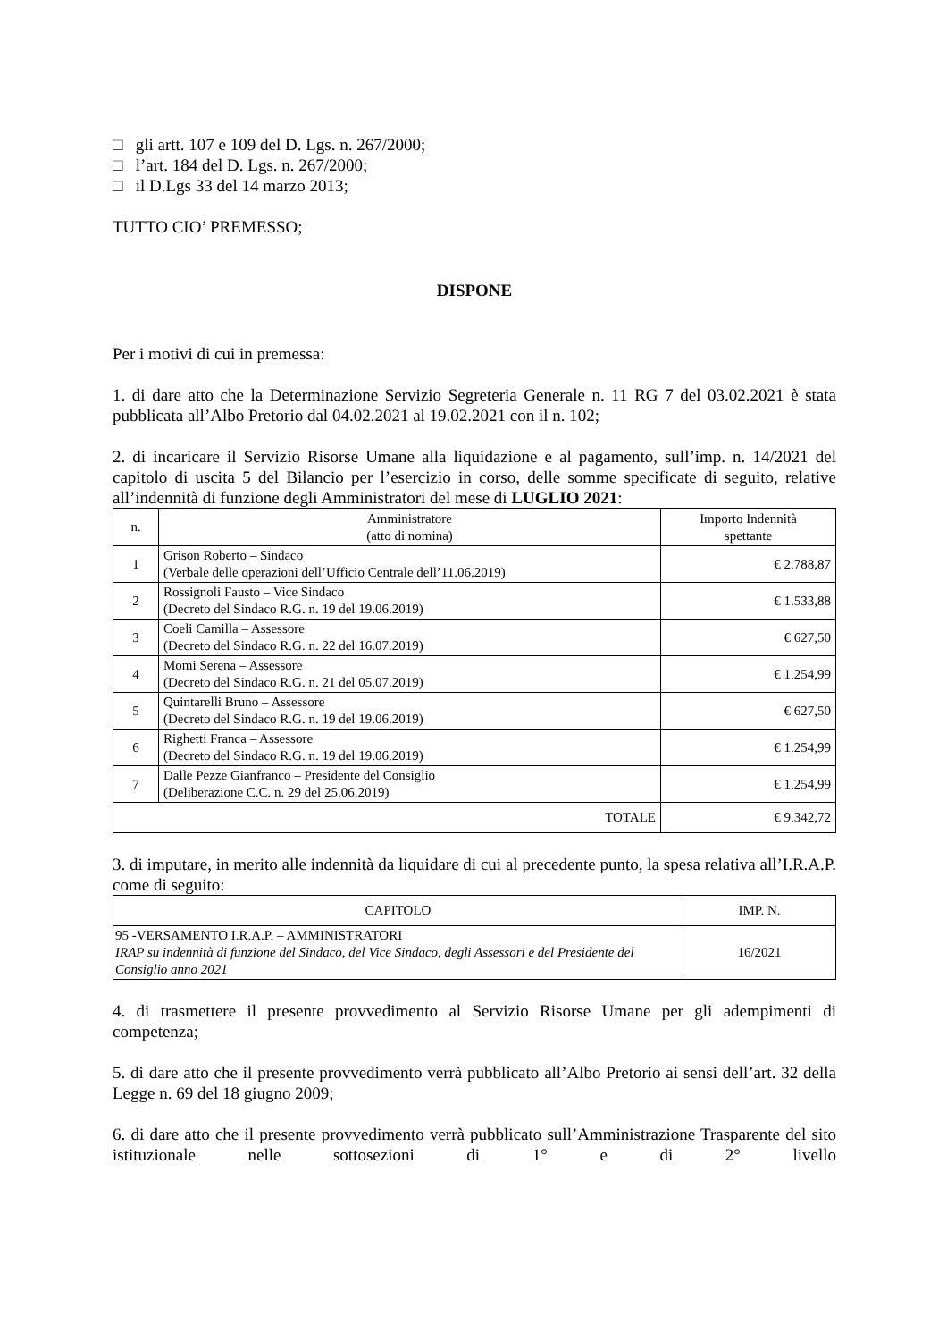□ gli artt. 107 e 109 del D. Lgs. n. 267/2000;
□ l’art. 184 del D. Lgs. n. 267/2000;
□ il D.Lgs 33 del 14 marzo 2013;
TUTTO CIO’ PREMESSO;
DISPONE
Per i motivi di cui in premessa:
1. di dare atto che la Determinazione Servizio Segreteria Generale n. 11 RG 7 del 03.02.2021 è stata pubblicata all’Albo Pretorio dal 04.02.2021 al 19.02.2021 con il n. 102;
2. di incaricare il Servizio Risorse Umane alla liquidazione e al pagamento, sull’imp. n. 14/2021 del capitolo di uscita 5 del Bilancio per l’esercizio in corso, delle somme specificate di seguito, relative all’indennità di funzione degli Amministratori del mese di LUGLIO 2021:
| n. | Amministratore (atto di nomina) | Importo Indennità spettante |
| --- | --- | --- |
| 1 | Grison Roberto – Sindaco (Verbale delle operazioni dell’Ufficio Centrale dell’11.06.2019) | € 2.788,87 |
| 2 | Rossignoli Fausto – Vice Sindaco (Decreto del Sindaco R.G. n. 19 del 19.06.2019) | € 1.533,88 |
| 3 | Coeli Camilla – Assessore (Decreto del Sindaco R.G. n. 22 del 16.07.2019) | € 627,50 |
| 4 | Momi Serena – Assessore (Decreto del Sindaco R.G. n. 21 del 05.07.2019) | € 1.254,99 |
| 5 | Quintarelli Bruno – Assessore (Decreto del Sindaco R.G. n. 19 del 19.06.2019) | € 627,50 |
| 6 | Righetti Franca – Assessore (Decreto del Sindaco R.G. n. 19 del 19.06.2019) | € 1.254,99 |
| 7 | Dalle Pezze Gianfranco – Presidente del Consiglio (Deliberazione C.C. n. 29 del 25.06.2019) | € 1.254,99 |
| TOTALE | | € 9.342,72 |
3. di imputare, in merito alle indennità da liquidare di cui al precedente punto, la spesa relativa all’I.R.A.P. come di seguito:
| CAPITOLO | IMP. N. |
| --- | --- |
| 95 -VERSAMENTO I.R.A.P. – AMMINISTRATORI IRAP su indennità di funzione del Sindaco, del Vice Sindaco, degli Assessori e del Presidente del Consiglio anno 2021 | 16/2021 |
4. di trasmettere il presente provvedimento al Servizio Risorse Umane per gli adempimenti di competenza;
5. di dare atto che il presente provvedimento verrà pubblicato all’Albo Pretorio ai sensi dell’art. 32 della Legge n. 69 del 18 giugno 2009;
6. di dare atto che il presente provvedimento verrà pubblicato sull’Amministrazione Trasparente del sito istituzionale nelle sottosezioni di 1° e di 2° livello